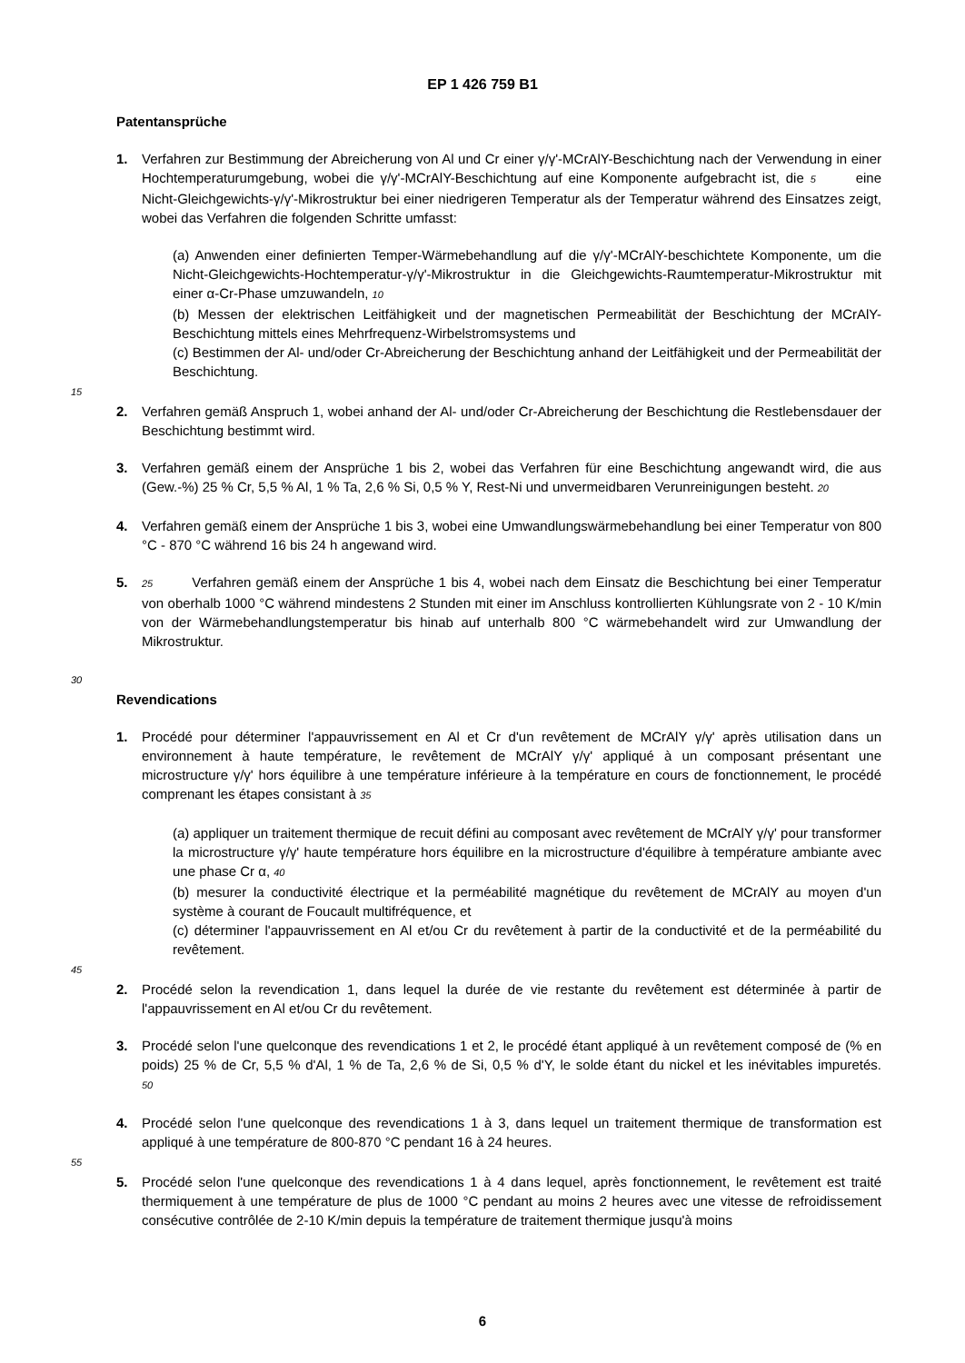EP 1 426 759 B1
Patentansprüche
1. Verfahren zur Bestimmung der Abreicherung von Al und Cr einer γ/γ'-MCrAlY-Beschichtung nach der Verwendung in einer Hochtemperaturumgebung, wobei die γ/γ'-MCrAlY-Beschichtung auf eine Komponente aufgebracht ist, die 5 eine Nicht-Gleichgewichts-γ/γ'-Mikrostruktur bei einer niedrigeren Temperatur als der Temperatur während des Einsatzes zeigt, wobei das Verfahren die folgenden Schritte umfasst:
(a) Anwenden einer definierten Temper-Wärmebehandlung auf die γ/γ'-MCrAlY-beschichtete Komponente, um die Nicht-Gleichgewichts-Hochtemperatur-γ/γ'-Mikrostruktur in die Gleichgewichts-Raumtemperatur-Mikrostruktur mit einer α-Cr-Phase umzuwandeln, 10
(b) Messen der elektrischen Leitfähigkeit und der magnetischen Permeabilität der Beschichtung der MCrAlY-Beschichtung mittels eines Mehrfrequenz-Wirbelstromsystems und
(c) Bestimmen der Al- und/oder Cr-Abreicherung der Beschichtung anhand der Leitfähigkeit und der Permeabilität der Beschichtung.
15
2. Verfahren gemäß Anspruch 1, wobei anhand der Al- und/oder Cr-Abreicherung der Beschichtung die Restlebensdauer der Beschichtung bestimmt wird.
3. Verfahren gemäß einem der Ansprüche 1 bis 2, wobei das Verfahren für eine Beschichtung angewandt wird, die aus (Gew.-%) 25 % Cr, 5,5 % Al, 1 % Ta, 2,6 % Si, 0,5 % Y, Rest-Ni und unvermeidbaren Verunreinigungen besteht. 20
4. Verfahren gemäß einem der Ansprüche 1 bis 3, wobei eine Umwandlungswärmebehandlung bei einer Temperatur von 800 °C - 870 °C während 16 bis 24 h angewand wird.
5.
25 Verfahren gemäß einem der Ansprüche 1 bis 4, wobei nach dem Einsatz die Beschichtung bei einer Temperatur von oberhalb 1000 °C während mindestens 2 Stunden mit einer im Anschluss kontrollierten Kühlungsrate von 2 - 10 K/min von der Wärmebehandlungstemperatur bis hinab auf unterhalb 800 °C wärmebehandelt wird zur Umwandlung der Mikrostruktur.
30
Revendications
1. Procédé pour déterminer l'appauvrissement en Al et Cr d'un revêtement de MCrAlY γ/γ' après utilisation dans un environnement à haute température, le revêtement de MCrAlY γ/γ' appliqué à un composant présentant une microstructure γ/γ' hors équilibre à une température inférieure à la température en cours de fonctionnement, le procédé comprenant les étapes consistant à 35
(a) appliquer un traitement thermique de recuit défini au composant avec revêtement de MCrAlY γ/γ' pour transformer la microstructure γ/γ' haute température hors équilibre en la microstructure d'équilibre à température ambiante avec une phase Cr α, 40
(b) mesurer la conductivité électrique et la perméabilité magnétique du revêtement de MCrAlY au moyen d'un système à courant de Foucault multifréquence, et
(c) déterminer l'appauvrissement en Al et/ou Cr du revêtement à partir de la conductivité et de la perméabilité du revêtement.
45
2. Procédé selon la revendication 1, dans lequel la durée de vie restante du revêtement est déterminée à partir de l'appauvrissement en Al et/ou Cr du revêtement.
3. Procédé selon l'une quelconque des revendications 1 et 2, le procédé étant appliqué à un revêtement composé de (% en poids) 25 % de Cr, 5,5 % d'Al, 1 % de Ta, 2,6 % de Si, 0,5 % d'Y, le solde étant du nickel et les inévitables impuretés. 50
4. Procédé selon l'une quelconque des revendications 1 à 3, dans lequel un traitement thermique de transformation est appliqué à une température de 800-870 °C pendant 16 à 24 heures.
55
5. Procédé selon l'une quelconque des revendications 1 à 4 dans lequel, après fonctionnement, le revêtement est traité thermiquement à une température de plus de 1000 °C pendant au moins 2 heures avec une vitesse de refroidissement consécutive contrôlée de 2-10 K/min depuis la température de traitement thermique jusqu'à moins
6